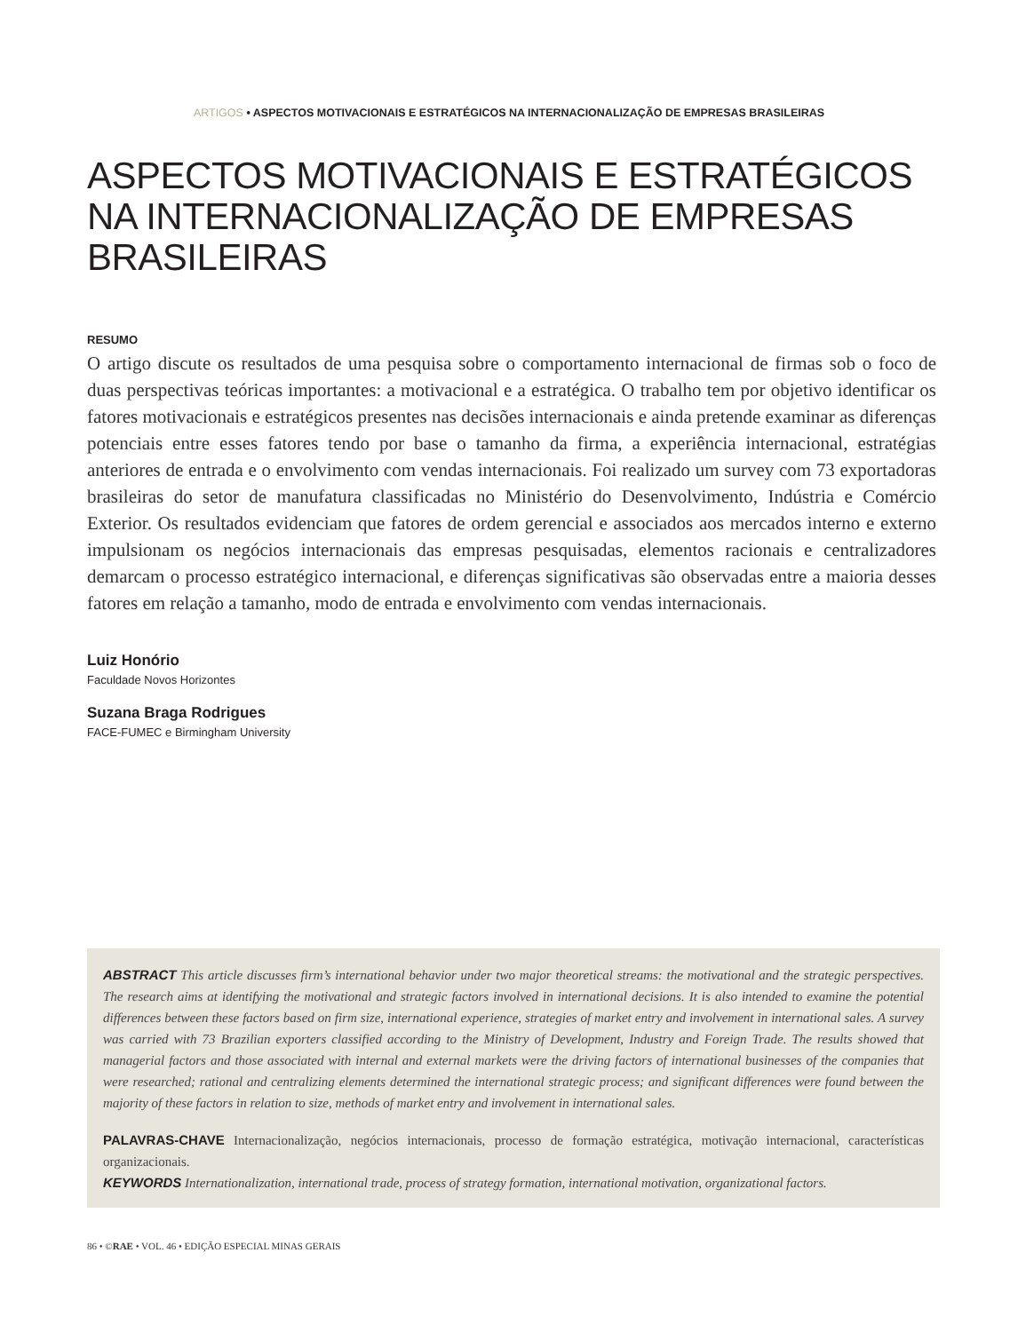ARTIGOS • ASPECTOS MOTIVACIONAIS E ESTRATÉGICOS NA INTERNACIONALIZAÇÃO DE EMPRESAS BRASILEIRAS
ASPECTOS MOTIVACIONAIS E ESTRATÉGICOS NA INTERNACIONALIZAÇÃO DE EMPRESAS BRASILEIRAS
RESUMO
O artigo discute os resultados de uma pesquisa sobre o comportamento internacional de firmas sob o foco de duas perspectivas teóricas importantes: a motivacional e a estratégica. O trabalho tem por objetivo identificar os fatores motivacionais e estratégicos presentes nas decisões internacionais e ainda pretende examinar as diferenças potenciais entre esses fatores tendo por base o tamanho da firma, a experiência internacional, estratégias anteriores de entrada e o envolvimento com vendas internacionais. Foi realizado um survey com 73 exportadoras brasileiras do setor de manufatura classificadas no Ministério do Desenvolvimento, Indústria e Comércio Exterior. Os resultados evidenciam que fatores de ordem gerencial e associados aos mercados interno e externo impulsionam os negócios internacionais das empresas pesquisadas, elementos racionais e centralizadores demarcam o processo estratégico internacional, e diferenças significativas são observadas entre a maioria desses fatores em relação a tamanho, modo de entrada e envolvimento com vendas internacionais.
Luiz Honório
Faculdade Novos Horizontes
Suzana Braga Rodrigues
FACE-FUMEC e Birmingham University
ABSTRACT This article discusses firm’s international behavior under two major theoretical streams: the motivational and the strategic perspectives. The research aims at identifying the motivational and strategic factors involved in international decisions. It is also intended to examine the potential differences between these factors based on firm size, international experience, strategies of market entry and involvement in international sales. A survey was carried with 73 Brazilian exporters classified according to the Ministry of Development, Industry and Foreign Trade. The results showed that managerial factors and those associated with internal and external markets were the driving factors of international businesses of the companies that were researched; rational and centralizing elements determined the international strategic process; and significant differences were found between the majority of these factors in relation to size, methods of market entry and involvement in international sales.
PALAVRAS-CHAVE Internacionalização, negócios internacionais, processo de formação estratégica, motivação internacional, características organizacionais.
KEYWORDS Internationalization, international trade, process of strategy formation, international motivation, organizational factors.
86 • ©RAE • VOL. 46 • EDIÇÃO ESPECIAL MINAS GERAIS